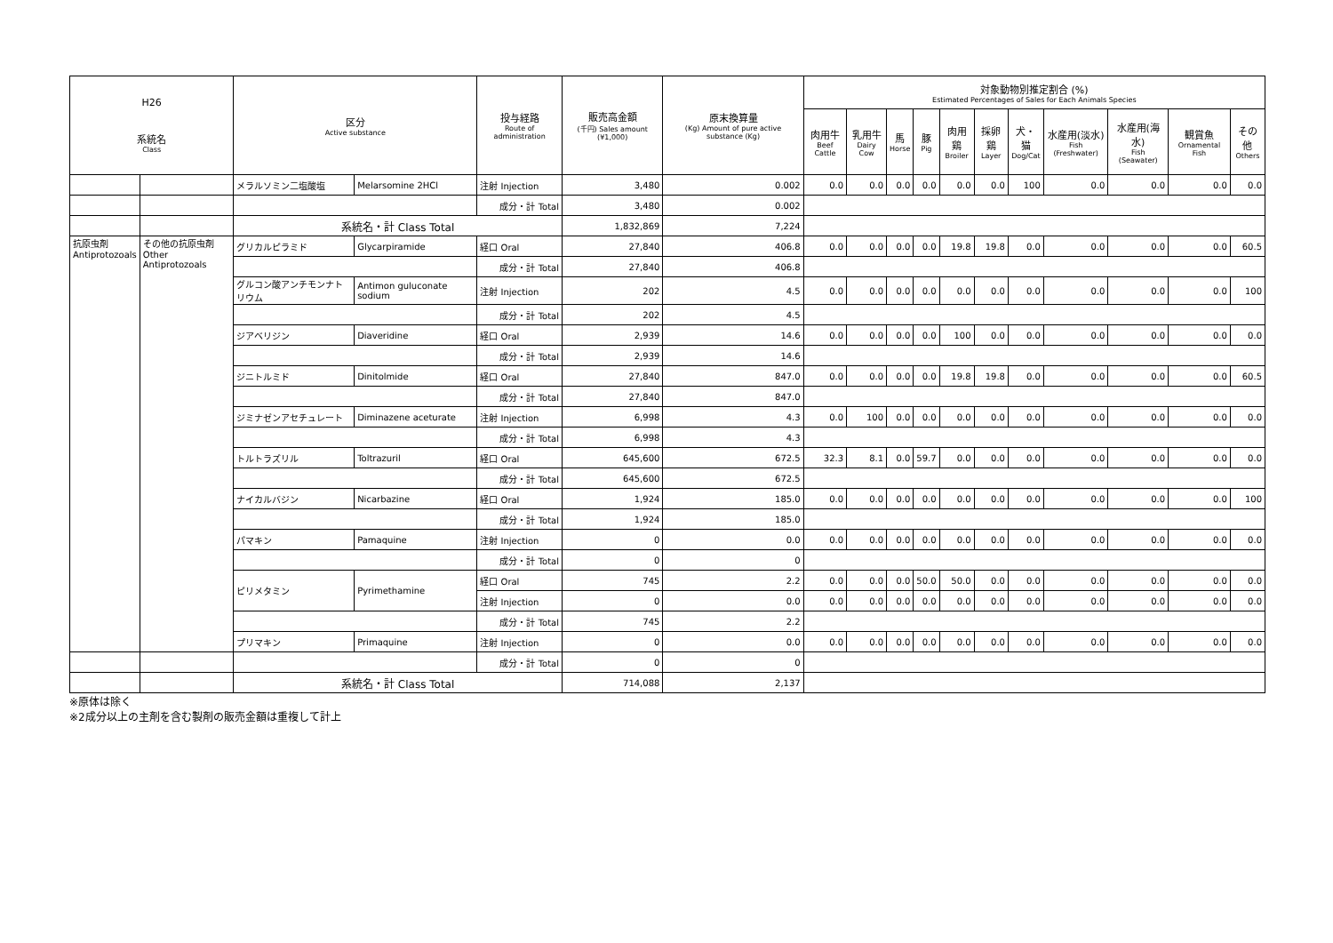| H26 系統名 Class | | 区分 Active substance | | 投与経路 Route of administration | 販売高金額 (千円) Sales amount (¥1,000) | 原末換算量 (Kg) Amount of pure active substance (Kg) | 対象動物別推定割合 (%) Estimated Percentages of Sales for Each Animals Species | | | | | | | | | | |
| --- | --- | --- | --- | --- | --- | --- | --- | --- | --- | --- | --- | --- | --- | --- | --- | --- | --- |
| | | | | | | | 肉用牛 Beef Cattle | 乳用牛 Dairy Cow | 馬 Horse | 豚 Pig | 肉用鶏 Broiler | 採卵鶏 Layer | 犬・猫 Dog/Cat | 水産用(淡水) Fish (Freshwater) | 水産用(海水) Fish (Seawater) | 観賞魚 Ornamental Fish | その他 Others |
| | | メラルソミン二塩酸塩 | Melarsomine 2HCl | 注射 Injection | 3,480 | 0.002 | 0.0 | 0.0 | 0.0 | 0.0 | 0.0 | 0.0 | 100 | 0.0 | 0.0 | 0.0 | 0.0 |
| | | | | 成分・計 Total | 3,480 | 0.002 | | | | | | | | | | | |
| | | 系統名・計 Class Total | | | 1,832,869 | 7,224 | | | | | | | | | | | |
| 抗原虫剤 Antiprotozoals | その他の抗原虫剤 Other Antiprotozoals | グリカルピラミド | Glycarpiramide | 経口 Oral | 27,840 | 406.8 | 0.0 | 0.0 | 0.0 | 0.0 | 19.8 | 19.8 | 0.0 | 0.0 | 0.0 | 0.0 | 60.5 |
| | | | | 成分・計 Total | 27,840 | 406.8 | | | | | | | | | | | |
| | | グルコン酸アンチモンナトリウム | Antimon guluconate sodium | 注射 Injection | 202 | 4.5 | 0.0 | 0.0 | 0.0 | 0.0 | 0.0 | 0.0 | 0.0 | 0.0 | 0.0 | 0.0 | 100 |
| | | | | 成分・計 Total | 202 | 4.5 | | | | | | | | | | | |
| | | ジアベリジン | Diaveridine | 経口 Oral | 2,939 | 14.6 | 0.0 | 0.0 | 0.0 | 0.0 | 100 | 0.0 | 0.0 | 0.0 | 0.0 | 0.0 | 0.0 |
| | | | | 成分・計 Total | 2,939 | 14.6 | | | | | | | | | | | |
| | | ジニトルミド | Dinitolmide | 経口 Oral | 27,840 | 847.0 | 0.0 | 0.0 | 0.0 | 0.0 | 19.8 | 19.8 | 0.0 | 0.0 | 0.0 | 0.0 | 60.5 |
| | | | | 成分・計 Total | 27,840 | 847.0 | | | | | | | | | | | |
| | | ジミナゼンアセチュレート | Diminazene aceturate | 注射 Injection | 6,998 | 4.3 | 0.0 | 100 | 0.0 | 0.0 | 0.0 | 0.0 | 0.0 | 0.0 | 0.0 | 0.0 | 0.0 |
| | | | | 成分・計 Total | 6,998 | 4.3 | | | | | | | | | | | |
| | | トルトラズリル | Toltrazuril | 経口 Oral | 645,600 | 672.5 | 32.3 | 8.1 | 0.0 | 59.7 | 0.0 | 0.0 | 0.0 | 0.0 | 0.0 | 0.0 | 0.0 |
| | | | | 成分・計 Total | 645,600 | 672.5 | | | | | | | | | | | |
| | | ナイカルバジン | Nicarbazine | 経口 Oral | 1,924 | 185.0 | 0.0 | 0.0 | 0.0 | 0.0 | 0.0 | 0.0 | 0.0 | 0.0 | 0.0 | 0.0 | 100 |
| | | | | 成分・計 Total | 1,924 | 185.0 | | | | | | | | | | | |
| | | パマキン | Pamaquine | 注射 Injection | 0 | 0.0 | 0.0 | 0.0 | 0.0 | 0.0 | 0.0 | 0.0 | 0.0 | 0.0 | 0.0 | 0.0 | 0.0 |
| | | | | 成分・計 Total | 0 | 0 | | | | | | | | | | | |
| | | ピリメタミン | Pyrimethamine | 経口 Oral | 745 | 2.2 | 0.0 | 0.0 | 0.0 | 50.0 | 50.0 | 0.0 | 0.0 | 0.0 | 0.0 | 0.0 | 0.0 |
| | | | | 注射 Injection | 0 | 0.0 | 0.0 | 0.0 | 0.0 | 0.0 | 0.0 | 0.0 | 0.0 | 0.0 | 0.0 | 0.0 | 0.0 |
| | | | | 成分・計 Total | 745 | 2.2 | | | | | | | | | | | |
| | | プリマキン | Primaquine | 注射 Injection | 0 | 0.0 | 0.0 | 0.0 | 0.0 | 0.0 | 0.0 | 0.0 | 0.0 | 0.0 | 0.0 | 0.0 | 0.0 |
| | | | | 成分・計 Total | 0 | 0 | | | | | | | | | | | |
| | | 系統名・計 Class Total | | | 714,088 | 2,137 | | | | | | | | | | | |
※原体は除く
※2成分以上の主剤を含む製剤の販売金額は重複して計上